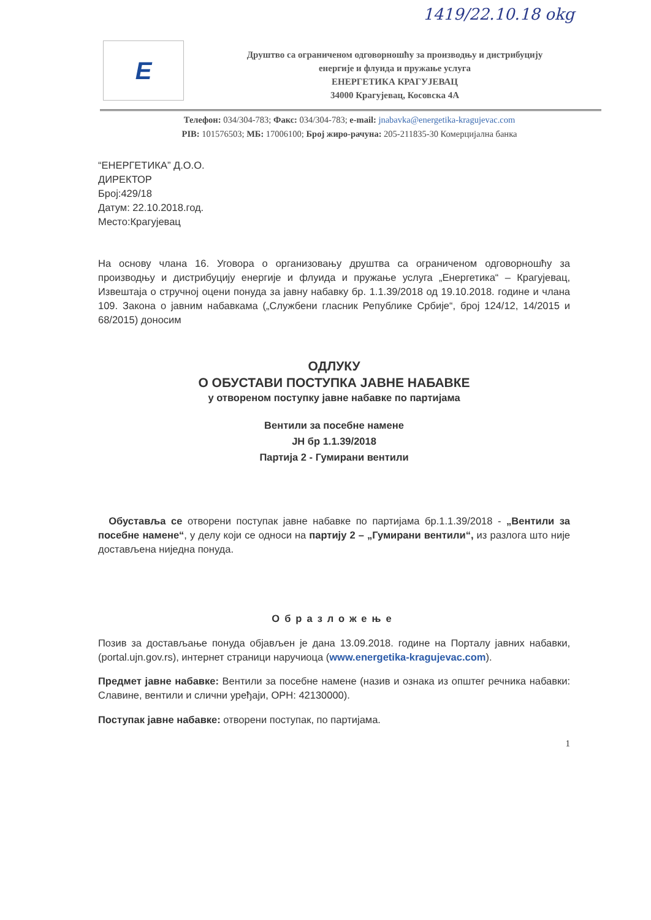1419/22.10.18 okg
E
Друштво са ограниченом одговорношћу за производњу и дистрибуцију
енергије и флуида и пружање услуга
ЕНЕРГЕТИКА КРАГУЈЕВАЦ
34000 Крагујевац, Косовска 4А
Телефон: 034/304-783; Факс: 034/304-783; e-mail: jnabavka@energetika-kragujevac.com
PIB: 101576503; МБ: 17006100; Број жиро-рачуна: 205-211835-30 Комерцијална банка
“ЕНЕРГЕТИКА” Д.О.О.
ДИРЕКТОР
Број:429/18
Датум: 22.10.2018.год.
Место:Крагујевац
На основу члана 16. Уговора о организовању друштва са ограниченом одговорношћу за производњу и дистрибуцију енергије и флуида и пружање услуга „Енергетика“ – Крагујевац, Извештаја о стручној оцени понуда за јавну набавку бр. 1.1.39/2018 од 19.10.2018. године и члана 109. Закона о јавним набавкама („Службени гласник Републике Србије“, број 124/12, 14/2015 и 68/2015) доносим
ОДЛУКУ
О ОБУСТАВИ ПОСТУПКА ЈАВНЕ НАБАВКЕ
у отвореном поступку јавне набавке по партијама
Вентили за посебне намене
ЈН бр 1.1.39/2018
Партија 2 - Гумирани вентили
Обуставља се отворени поступак јавне набавке по партијама бр.1.1.39/2018 - „Вентили за посебне намене“, у делу који се односи на партију 2 – „Гумирани вентили“, из разлога што није достављена ниједна понуда.
Образложење
Позив за достављање понуда објављен је дана 13.09.2018. године на Порталу јавних набавки, (portal.ujn.gov.rs), интернет страници наручиоца (www.energetika-kragujevac.com).
Предмет јавне набавке: Вентили за посебне намене (назив и ознака из општег речника набавки: Славине, вентили и слични уређаји, ОРН: 42130000).
Поступак јавне набавке: отворени поступак, по партијама.
1